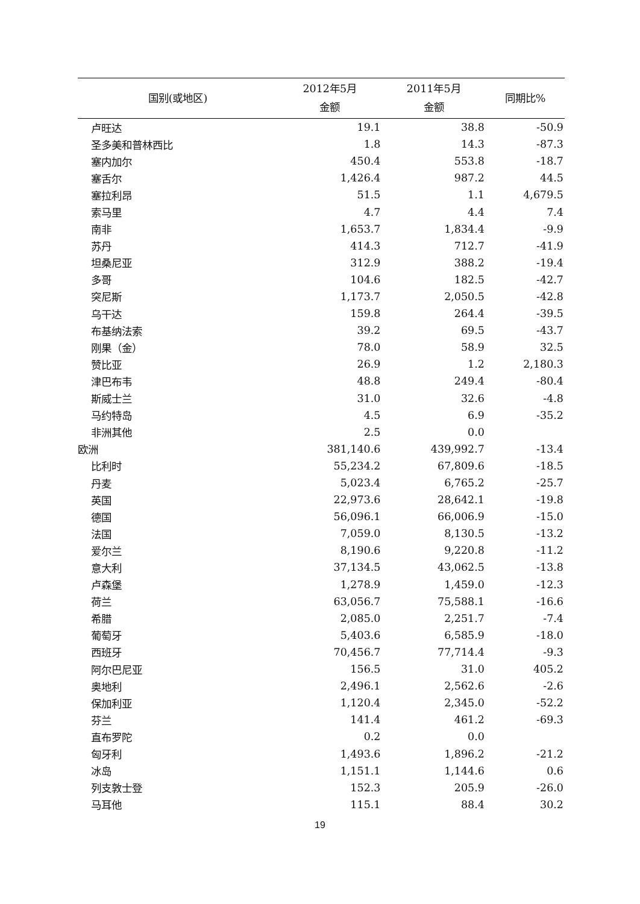| 国别(或地区) | 2012年5月 金额 | 2011年5月 金额 | 同期比% |
| --- | --- | --- | --- |
| 卢旺达 | 19.1 | 38.8 | -50.9 |
| 圣多美和普林西比 | 1.8 | 14.3 | -87.3 |
| 塞内加尔 | 450.4 | 553.8 | -18.7 |
| 塞舌尔 | 1,426.4 | 987.2 | 44.5 |
| 塞拉利昂 | 51.5 | 1.1 | 4,679.5 |
| 索马里 | 4.7 | 4.4 | 7.4 |
| 南非 | 1,653.7 | 1,834.4 | -9.9 |
| 苏丹 | 414.3 | 712.7 | -41.9 |
| 坦桑尼亚 | 312.9 | 388.2 | -19.4 |
| 多哥 | 104.6 | 182.5 | -42.7 |
| 突尼斯 | 1,173.7 | 2,050.5 | -42.8 |
| 乌干达 | 159.8 | 264.4 | -39.5 |
| 布基纳法索 | 39.2 | 69.5 | -43.7 |
| 刚果（金） | 78.0 | 58.9 | 32.5 |
| 赞比亚 | 26.9 | 1.2 | 2,180.3 |
| 津巴布韦 | 48.8 | 249.4 | -80.4 |
| 斯威士兰 | 31.0 | 32.6 | -4.8 |
| 马约特岛 | 4.5 | 6.9 | -35.2 |
| 非洲其他 | 2.5 | 0.0 | |
| 欧洲 | 381,140.6 | 439,992.7 | -13.4 |
| 比利时 | 55,234.2 | 67,809.6 | -18.5 |
| 丹麦 | 5,023.4 | 6,765.2 | -25.7 |
| 英国 | 22,973.6 | 28,642.1 | -19.8 |
| 德国 | 56,096.1 | 66,006.9 | -15.0 |
| 法国 | 7,059.0 | 8,130.5 | -13.2 |
| 爱尔兰 | 8,190.6 | 9,220.8 | -11.2 |
| 意大利 | 37,134.5 | 43,062.5 | -13.8 |
| 卢森堡 | 1,278.9 | 1,459.0 | -12.3 |
| 荷兰 | 63,056.7 | 75,588.1 | -16.6 |
| 希腊 | 2,085.0 | 2,251.7 | -7.4 |
| 葡萄牙 | 5,403.6 | 6,585.9 | -18.0 |
| 西班牙 | 70,456.7 | 77,714.4 | -9.3 |
| 阿尔巴尼亚 | 156.5 | 31.0 | 405.2 |
| 奥地利 | 2,496.1 | 2,562.6 | -2.6 |
| 保加利亚 | 1,120.4 | 2,345.0 | -52.2 |
| 芬兰 | 141.4 | 461.2 | -69.3 |
| 直布罗陀 | 0.2 | 0.0 | |
| 匈牙利 | 1,493.6 | 1,896.2 | -21.2 |
| 冰岛 | 1,151.1 | 1,144.6 | 0.6 |
| 列支敦士登 | 152.3 | 205.9 | -26.0 |
| 马耳他 | 115.1 | 88.4 | 30.2 |
19